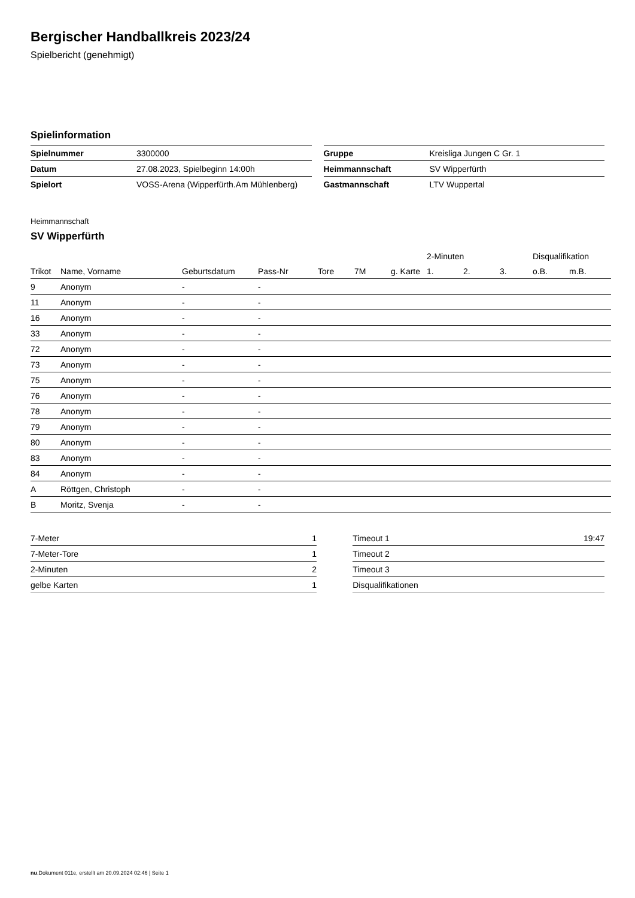Bergischer Handballkreis 2023/24
Spielbericht (genehmigt)
Spielinformation
| Spielnummer | 3300000 |
| Datum | 27.08.2023, Spielbeginn 14:00h |
| Spielort | VOSS-Arena (Wipperfürth.Am Mühlenberg) |
| Gruppe | Kreisliga Jungen C Gr. 1 |
| Heimmannschaft | SV Wipperfürth |
| Gastmannschaft | LTV Wuppertal |
Heimmannschaft
SV Wipperfürth
| | | | | | | | 2-Minuten | | | Disqualifikation | |
| --- | --- | --- | --- | --- | --- | --- | --- | --- | --- | --- | --- |
| Trikot | Name, Vorname | Geburtsdatum | Pass-Nr | Tore | 7M | g. Karte | 1. | 2. | 3. | o.B. | m.B. |
| 9 | Anonym | - | - | | | | | | | | |
| 11 | Anonym | - | - | | | | | | | | |
| 16 | Anonym | - | - | | | | | | | | |
| 33 | Anonym | - | - | | | | | | | | |
| 72 | Anonym | - | - | | | | | | | | |
| 73 | Anonym | - | - | | | | | | | | |
| 75 | Anonym | - | - | | | | | | | | |
| 76 | Anonym | - | - | | | | | | | | |
| 78 | Anonym | - | - | | | | | | | | |
| 79 | Anonym | - | - | | | | | | | | |
| 80 | Anonym | - | - | | | | | | | | |
| 83 | Anonym | - | - | | | | | | | | |
| 84 | Anonym | - | - | | | | | | | | |
| A | Röttgen, Christoph | - | - | | | | | | | | |
| B | Moritz, Svenja | - | - | | | | | | | | |
| 7-Meter | 1 |
| 7-Meter-Tore | 1 |
| 2-Minuten | 2 |
| gelbe Karten | 1 |
| Timeout 1 | 19:47 |
| Timeout 2 | |
| Timeout 3 | |
| Disqualifikationen | |
nu.Dokument 011e, erstellt am 20.09.2024 02:46 | Seite 1